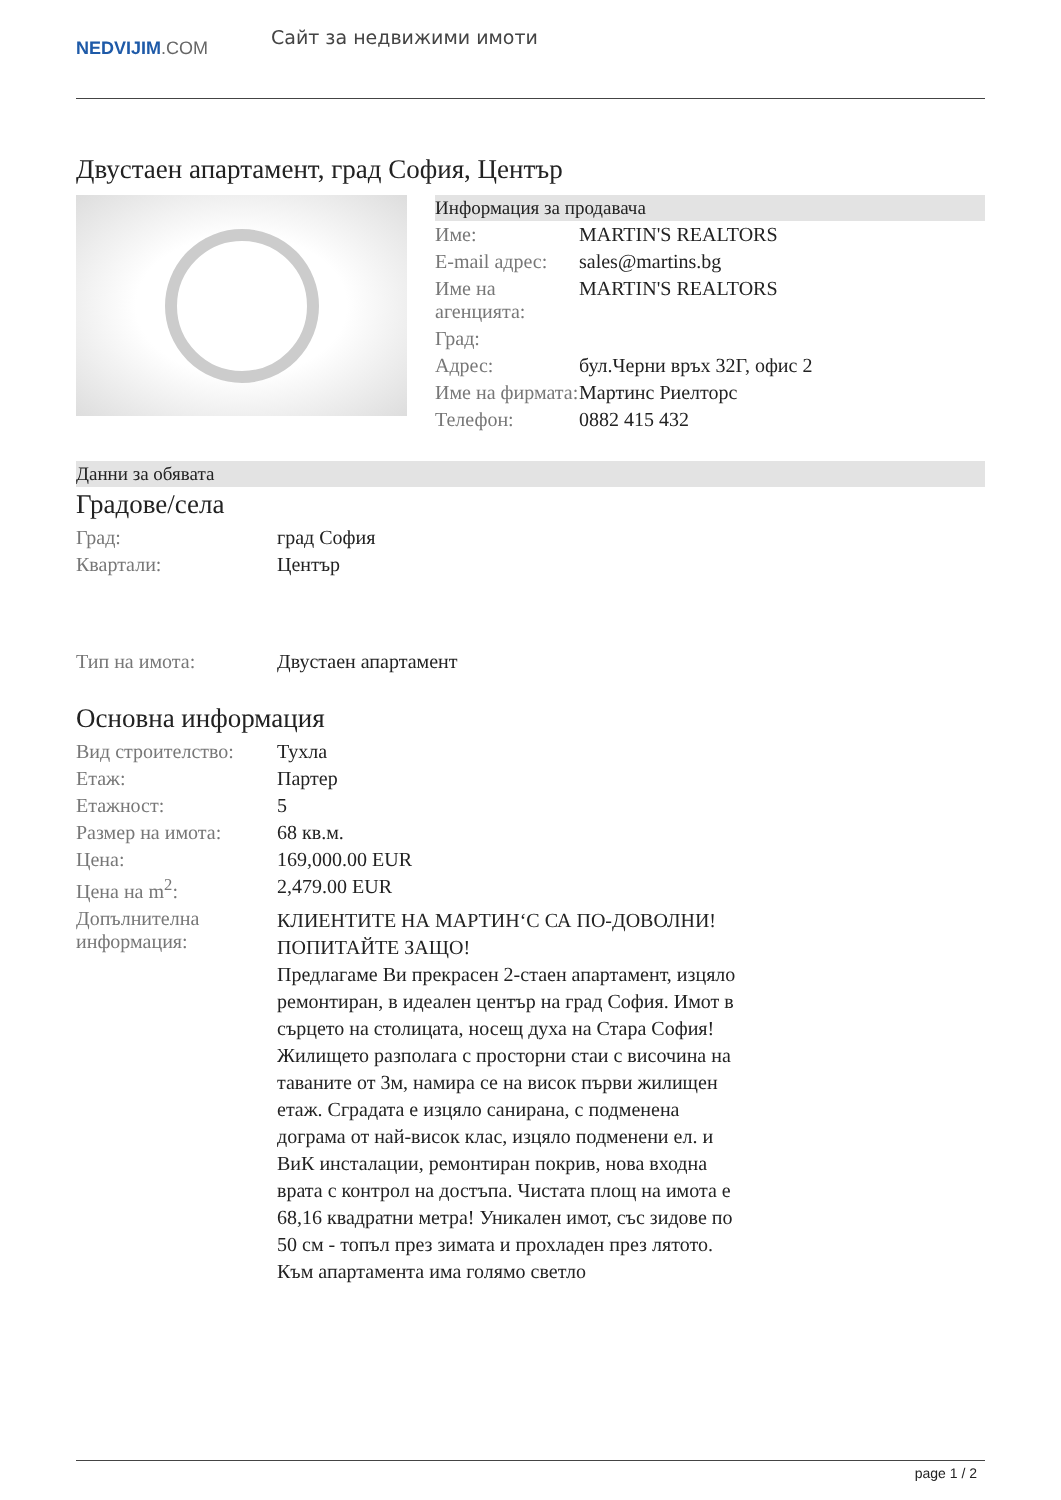NEDVIJIM.COM
Сайт за недвижими имоти
Двустаен апартамент, град София, Център
Информация за продавача
| Име: | MARTIN'S REALTORS |
| E-mail адрес: | sales@martins.bg |
| Име на агенцията: | MARTIN'S REALTORS |
| Град: | |
| Адрес: | бул.Черни връх 32Г, офис 2 |
| Име на фирмата: | Мартинс Риелторс |
| Телефон: | 0882 415 432 |
Данни за обявата
Градове/села
| Град: | град София |
| Квартали: | Център |
| Тип на имота: | Двустаен апартамент |
Основна информация
| Вид строителство: | Тухла |
| Етаж: | Партер |
| Етажност: | 5 |
| Размер на имота: | 68 кв.м. |
| Цена: | 169,000.00 EUR |
| Цена на m<sup>2</sup>: | 2,479.00 EUR |
| Допълнителна информация: | КЛИЕНТИТЕ НА МАРТИН‘С СА ПО-ДОВОЛНИ! ПОПИТАЙТЕ ЗАЩО! Предлагаме Ви прекрасен 2-стаен апартамент, изцяло ремонтиран, в идеален център на град София. Имот в сърцето на столицата, носещ духа на Стара София! Жилището разполага с просторни стаи с височина на таваните от 3м, намира се на висок първи жилищен етаж. Сградата е изцяло санирана, с подменена дограма от най-висок клас, изцяло подменени ел. и ВиК инсталации, ремонтиран покрив, нова входна врата с контрол на достъпа. Чистата площ на имота е 68,16 квадратни метра! Уникален имот, със зидове по 50 см - топъл през зимата и прохладен през лятото. Към апартамента има голямо светло |
page 1 / 2